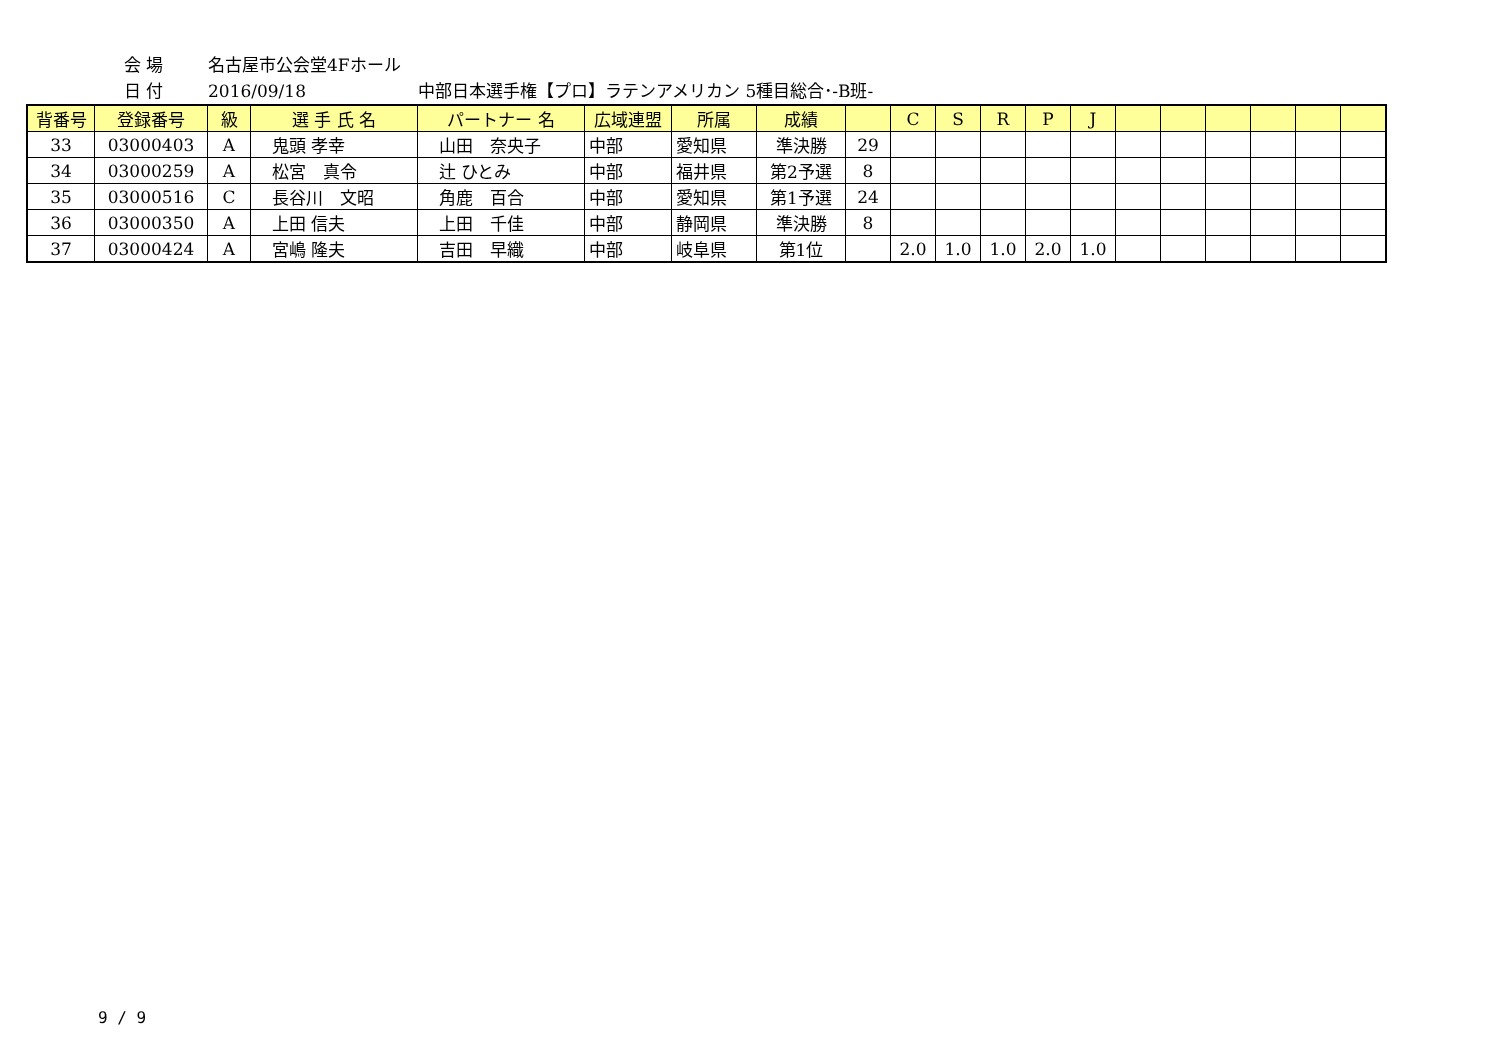会 場 名古屋市公会堂4Fホール
日 付 2016/09/18 中部日本選手権【プロ】ラテンアメリカン 5種目総合･-B班-
| 背番号 | 登録番号 | 級 | 選 手 氏 名 | パートナー 名 | 広域連盟 | 所属 | 成績 | | C | S | R | P | J | | | | | | |
| --- | --- | --- | --- | --- | --- | --- | --- | --- | --- | --- | --- | --- | --- | --- | --- | --- | --- | --- | --- |
| 33 | 03000403 | A | 鬼頭 孝幸 | 山田 奈央子 | 中部 | 愛知県 | 準決勝 | 29 | | | | | | | | | | | |
| 34 | 03000259 | A | 松宮 真令 | 辻 ひとみ | 中部 | 福井県 | 第2予選 | 8 | | | | | | | | | | | |
| 35 | 03000516 | C | 長谷川 文昭 | 角鹿 百合 | 中部 | 愛知県 | 第1予選 | 24 | | | | | | | | | | | |
| 36 | 03000350 | A | 上田 信夫 | 上田 千佳 | 中部 | 静岡県 | 準決勝 | 8 | | | | | | | | | | | |
| 37 | 03000424 | A | 宮嶋 隆夫 | 吉田 早織 | 中部 | 岐阜県 | 第1位 | | 2.0 | 1.0 | 1.0 | 2.0 | 1.0 | | | | | | |
9 / 9